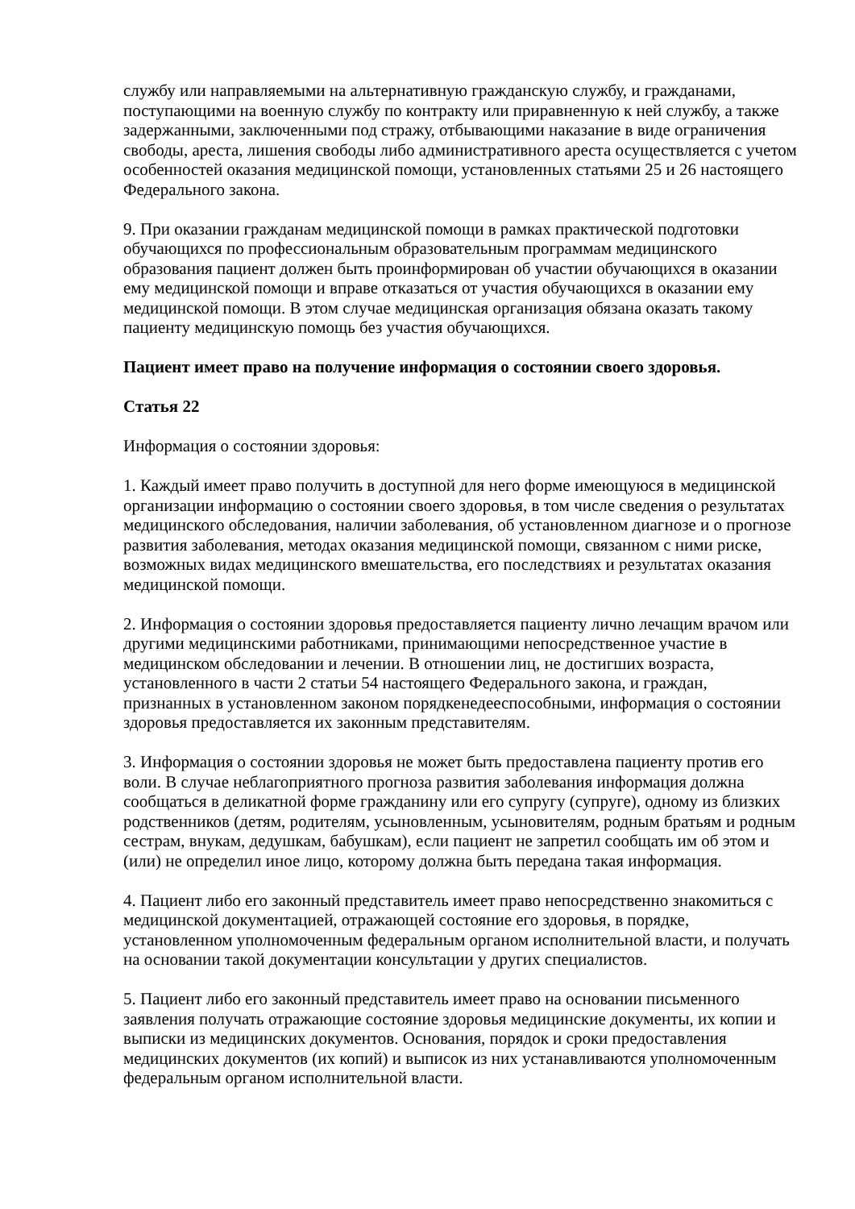службу или направляемыми на альтернативную гражданскую службу, и гражданами, поступающими на военную службу по контракту или приравненную к ней службу, а также задержанными, заключенными под стражу, отбывающими наказание в виде ограничения свободы, ареста, лишения свободы либо административного ареста осуществляется с учетом особенностей оказания медицинской помощи, установленных статьями 25 и 26 настоящего Федерального закона.
9. При оказании гражданам медицинской помощи в рамках практической подготовки обучающихся по профессиональным образовательным программам медицинского образования пациент должен быть проинформирован об участии обучающихся в оказании ему медицинской помощи и вправе отказаться от участия обучающихся в оказании ему медицинской помощи. В этом случае медицинская организация обязана оказать такому пациенту медицинскую помощь без участия обучающихся.
Пациент имеет право на получение информация о состоянии своего здоровья.
Статья 22
Информация о состоянии здоровья:
1. Каждый имеет право получить в доступной для него форме имеющуюся в медицинской организации информацию о состоянии своего здоровья, в том числе сведения о результатах медицинского обследования, наличии заболевания, об установленном диагнозе и о прогнозе развития заболевания, методах оказания медицинской помощи, связанном с ними риске, возможных видах медицинского вмешательства, его последствиях и результатах оказания медицинской помощи.
2. Информация о состоянии здоровья предоставляется пациенту лично лечащим врачом или другими медицинскими работниками, принимающими непосредственное участие в медицинском обследовании и лечении. В отношении лиц, не достигших возраста, установленного в части 2 статьи 54 настоящего Федерального закона, и граждан, признанных в установленном законом порядкенедееспособными, информация о состоянии здоровья предоставляется их законным представителям.
3. Информация о состоянии здоровья не может быть предоставлена пациенту против его воли. В случае неблагоприятного прогноза развития заболевания информация должна сообщаться в деликатной форме гражданину или его супругу (супруге), одному из близких родственников (детям, родителям, усыновленным, усыновителям, родным братьям и родным сестрам, внукам, дедушкам, бабушкам), если пациент не запретил сообщать им об этом и (или) не определил иное лицо, которому должна быть передана такая информация.
4. Пациент либо его законный представитель имеет право непосредственно знакомиться с медицинской документацией, отражающей состояние его здоровья, в порядке, установленном уполномоченным федеральным органом исполнительной власти, и получать на основании такой документации консультации у других специалистов.
5. Пациент либо его законный представитель имеет право на основании письменного заявления получать отражающие состояние здоровья медицинские документы, их копии и выписки из медицинских документов. Основания, порядок и сроки предоставления медицинских документов (их копий) и выписок из них устанавливаются уполномоченным федеральным органом исполнительной власти.